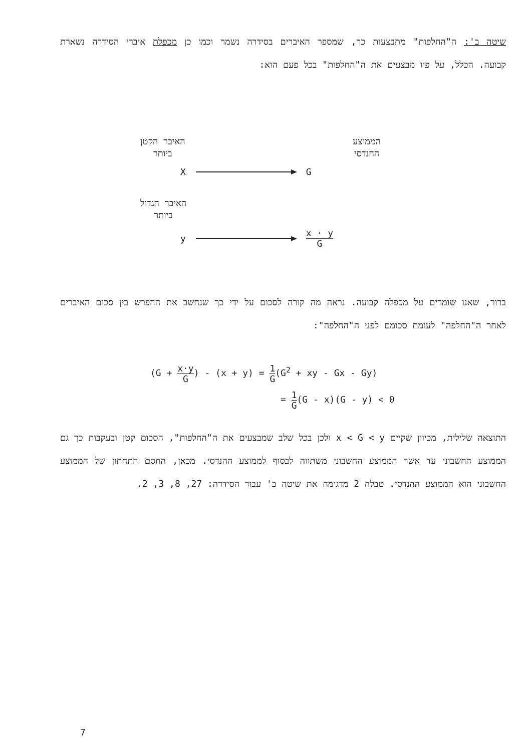שיטה ב': ה"החלפות" מתבצעות כך, שמספר האיברים בסידרה נשמר וכמו כן מכפלת איברי הסידרה נשארת קבועה. הכלל, על פיו מבצעים את ה"החלפות" בכל פעם הוא:
הממוצע
ההנדסי
האיבר הקטן
ביותר
X G
האיבר הגדול
ביותר
y
x · y G
ברור, שאנו שומרים על מכפלה קבועה. נראה מה קורה לסכום על ידי כך שנחשב את ההפרש בין סכום האיברים לאחר ה"החלפה" לעומת סכומם לפני ה"החלפה":
(G + x·y G) - (x + y) = 1 G(G<sup>2</sup> + xy - Gx - Gy)
= 1 G(G - x)(G - y) < 0
התוצאה שלילית, מכיוון שקיים x < G < y ולכן בכל שלב שמבצעים את ה"החלפות", הסכום קטן ובעקבות כך גם הממוצע החשבוני עד אשר הממוצע החשבוני משתווה לבסוף לממוצע ההנדסי. מכאן, החסם התחתון של הממוצע החשבוני הוא הממוצע ההנדסי. טבלה 2 מדגימה את שיטה ב' עבור הסידרה: 27, 8, 3, 2.
7